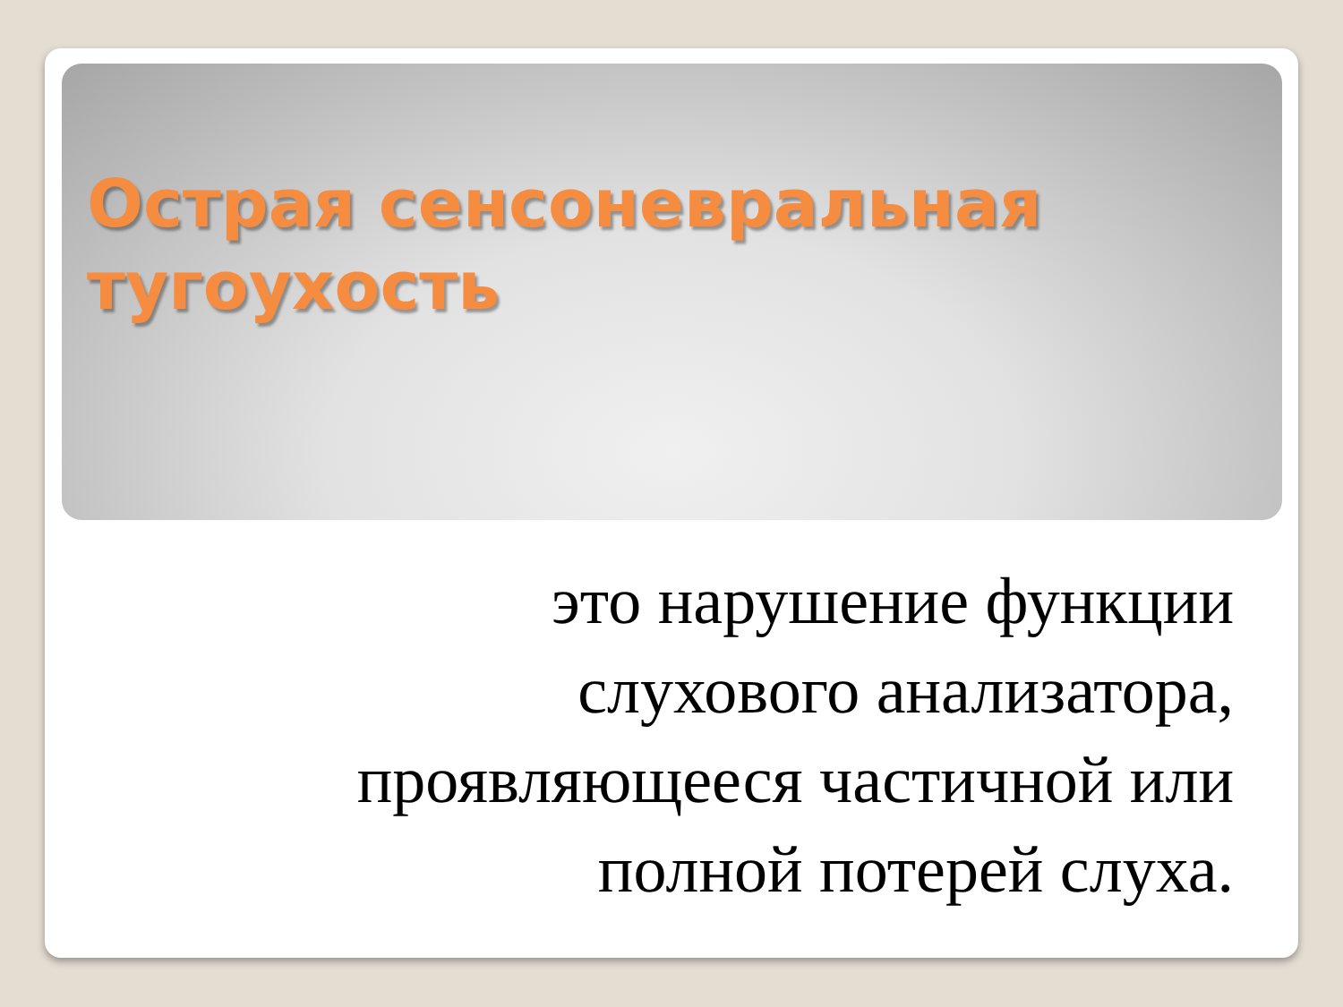Острая сенсоневральная тугоухость
это нарушение функции
слухового анализатора,
проявляющееся частичной или
полной потерей слуха.